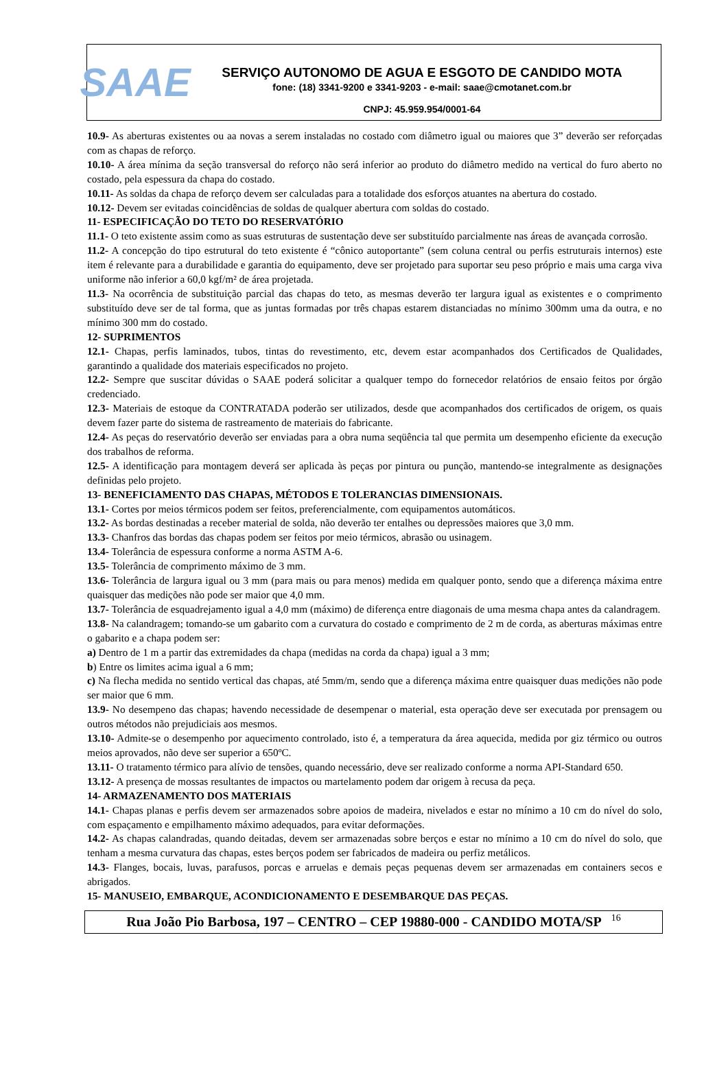SAAE
SERVIÇO AUTONOMO DE AGUA E ESGOTO DE CANDIDO MOTA
fone: (18) 3341-9200 e 3341-9203 - e-mail: saae@cmotanet.com.br
CNPJ: 45.959.954/0001-64
10.9- As aberturas existentes ou aa novas a serem instaladas no costado com diâmetro igual ou maiores que 3” deverão ser reforçadas com as chapas de reforço.
10.10- A área mínima da seção transversal do reforço não será inferior ao produto do diâmetro medido na vertical do furo aberto no costado, pela espessura da chapa do costado.
10.11- As soldas da chapa de reforço devem ser calculadas para a totalidade dos esforços atuantes na abertura do costado.
10.12- Devem ser evitadas coincidências de soldas de qualquer abertura com soldas do costado.
11- ESPECIFICAÇÃO DO TETO DO RESERVATÓRIO
11.1- O teto existente assim como as suas estruturas de sustentação deve ser substituído parcialmente nas áreas de avançada corrosão.
11.2- A concepção do tipo estrutural do teto existente é “cônico autoportante” (sem coluna central ou perfis estruturais internos) este item é relevante para a durabilidade e garantia do equipamento, deve ser projetado para suportar seu peso próprio e mais uma carga viva uniforme não inferior a 60,0 kgf/m² de área projetada.
11.3- Na ocorrência de substituição parcial das chapas do teto, as mesmas deverão ter largura igual as existentes e o comprimento substituído deve ser de tal forma, que as juntas formadas por três chapas estarem distanciadas no mínimo 300mm uma da outra, e no mínimo 300 mm do costado.
12- SUPRIMENTOS
12.1- Chapas, perfis laminados, tubos, tintas do revestimento, etc, devem estar acompanhados dos Certificados de Qualidades, garantindo a qualidade dos materiais especificados no projeto.
12.2- Sempre que suscitar dúvidas o SAAE poderá solicitar a qualquer tempo do fornecedor relatórios de ensaio feitos por órgão credenciado.
12.3- Materiais de estoque da CONTRATADA poderão ser utilizados, desde que acompanhados dos certificados de origem, os quais devem fazer parte do sistema de rastreamento de materiais do fabricante.
12.4- As peças do reservatório deverão ser enviadas para a obra numa seqüência tal que permita um desempenho eficiente da execução dos trabalhos de reforma.
12.5- A identificação para montagem deverá ser aplicada às peças por pintura ou punção, mantendo-se integralmente as designações definidas pelo projeto.
13- BENEFICIAMENTO DAS CHAPAS, MÉTODOS E TOLERANCIAS DIMENSIONAIS.
13.1- Cortes por meios térmicos podem ser feitos, preferencialmente, com equipamentos automáticos.
13.2- As bordas destinadas a receber material de solda, não deverão ter entalhes ou depressões maiores que 3,0 mm.
13.3- Chanfros das bordas das chapas podem ser feitos por meio térmicos, abrasão ou usinagem.
13.4- Tolerância de espessura conforme a norma ASTM A-6.
13.5- Tolerância de comprimento máximo de 3 mm.
13.6- Tolerância de largura igual ou 3 mm (para mais ou para menos) medida em qualquer ponto, sendo que a diferença máxima entre quaisquer das medições não pode ser maior que 4,0 mm.
13.7- Tolerância de esquadrejamento igual a 4,0 mm (máximo) de diferença entre diagonais de uma mesma chapa antes da calandragem.
13.8- Na calandragem; tomando-se um gabarito com a curvatura do costado e comprimento de 2 m de corda, as aberturas máximas entre o gabarito e a chapa podem ser:
a) Dentro de 1 m a partir das extremidades da chapa (medidas na corda da chapa) igual a 3 mm;
b) Entre os limites acima igual a 6 mm;
c) Na flecha medida no sentido vertical das chapas, até 5mm/m, sendo que a diferença máxima entre quaisquer duas medições não pode ser maior que 6 mm.
13.9- No desempeno das chapas; havendo necessidade de desempenar o material, esta operação deve ser executada por prensagem ou outros métodos não prejudiciais aos mesmos.
13.10- Admite-se o desempenho por aquecimento controlado, isto é, a temperatura da área aquecida, medida por giz térmico ou outros meios aprovados, não deve ser superior a 650ºC.
13.11- O tratamento térmico para alívio de tensões, quando necessário, deve ser realizado conforme a norma API-Standard 650.
13.12- A presença de mossas resultantes de impactos ou martelamento podem dar origem à recusa da peça.
14- ARMAZENAMENTO DOS MATERIAIS
14.1- Chapas planas e perfis devem ser armazenados sobre apoios de madeira, nivelados e estar no mínimo a 10 cm do nível do solo, com espaçamento e empilhamento máximo adequados, para evitar deformações.
14.2- As chapas calandradas, quando deitadas, devem ser armazenadas sobre berços e estar no mínimo a 10 cm do nível do solo, que tenham a mesma curvatura das chapas, estes berços podem ser fabricados de madeira ou perfiz metálicos.
14.3- Flanges, bocais, luvas, parafusos, porcas e arruelas e demais peças pequenas devem ser armazenadas em containers secos e abrigados.
15- MANUSEIO, EMBARQUE, ACONDICIONAMENTO E DESEMBARQUE DAS PEÇAS.
Rua João Pio Barbosa, 197 – CENTRO – CEP 19880-000 - CANDIDO MOTA/SP 16